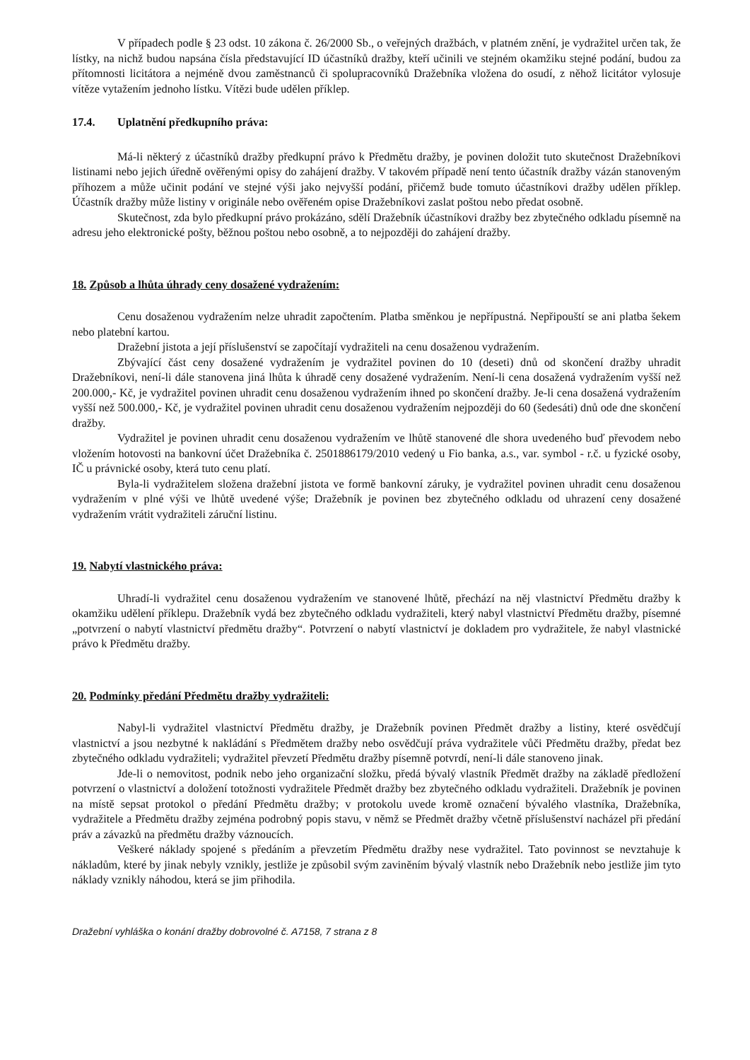V případech podle § 23 odst. 10 zákona č. 26/2000 Sb., o veřejných dražbách, v platném znění, je vydražitel určen tak, že lístky, na nichž budou napsána čísla představující ID účastníků dražby, kteří učinili ve stejném okamžiku stejné podání, budou za přítomnosti licitátora a nejméně dvou zaměstnanců či spolupracovníků Dražebníka vložena do osudí, z něhož licitátor vylosuje vítěze vytažením jednoho lístku. Vítězi bude udělen příklep.
17.4. Uplatnění předkupního práva:
Má-li některý z účastníků dražby předkupní právo k Předmětu dražby, je povinen doložit tuto skutečnost Dražebníkovi listinami nebo jejich úředně ověřenými opisy do zahájení dražby. V takovém případě není tento účastník dražby vázán stanoveným příhozem a může učinit podání ve stejné výši jako nejvyšší podání, přičemž bude tomuto účastníkovi dražby udělen příklep. Účastník dražby může listiny v originále nebo ověřeném opise Dražebníkovi zaslat poštou nebo předat osobně.
Skutečnost, zda bylo předkupní právo prokázáno, sdělí Dražebník účastníkovi dražby bez zbytečného odkladu písemně na adresu jeho elektronické pošty, běžnou poštou nebo osobně, a to nejpozději do zahájení dražby.
18. Způsob a lhůta úhrady ceny dosažené vydražením:
Cenu dosaženou vydražením nelze uhradit započtením. Platba směnkou je nepřípustná. Nepřipouští se ani platba šekem nebo platební kartou.
Dražební jistota a její příslušenství se započítají vydražiteli na cenu dosaženou vydražením.
Zbývající část ceny dosažené vydražením je vydražitel povinen do 10 (deseti) dnů od skončení dražby uhradit Dražebníkovi, není-li dále stanovena jiná lhůta k úhradě ceny dosažené vydražením. Není-li cena dosažená vydražením vyšší než 200.000,- Kč, je vydražitel povinen uhradit cenu dosaženou vydražením ihned po skončení dražby. Je-li cena dosažená vydražením vyšší než 500.000,- Kč, je vydražitel povinen uhradit cenu dosaženou vydražením nejpozději do 60 (šedesáti) dnů ode dne skončení dražby.
Vydražitel je povinen uhradit cenu dosaženou vydražením ve lhůtě stanovené dle shora uvedeného buď převodem nebo vložením hotovosti na bankovní účet Dražebníka č. 2501886179/2010 vedený u Fio banka, a.s., var. symbol - r.č. u fyzické osoby, IČ u právnické osoby, která tuto cenu platí.
Byla-li vydražitelem složena dražební jistota ve formě bankovní záruky, je vydražitel povinen uhradit cenu dosaženou vydražením v plné výši ve lhůtě uvedené výše; Dražebník je povinen bez zbytečného odkladu od uhrazení ceny dosažené vydražením vrátit vydražiteli záruční listinu.
19. Nabytí vlastnického práva:
Uhradí-li vydražitel cenu dosaženou vydražením ve stanovené lhůtě, přechází na něj vlastnictví Předmětu dražby k okamžiku udělení příklepu. Dražebník vydá bez zbytečného odkladu vydražiteli, který nabyl vlastnictví Předmětu dražby, písemné „potvrzení o nabytí vlastnictví předmětu dražby“. Potvrzení o nabytí vlastnictví je dokladem pro vydražitele, že nabyl vlastnické právo k Předmětu dražby.
20. Podmínky předání Předmětu dražby vydražiteli:
Nabyl-li vydražitel vlastnictví Předmětu dražby, je Dražebník povinen Předmět dražby a listiny, které osvědčují vlastnictví a jsou nezbytné k nakládání s Předmětem dražby nebo osvědčují práva vydražitele vůči Předmětu dražby, předat bez zbytečného odkladu vydražiteli; vydražitel převzetí Předmětu dražby písemně potvrdí, není-li dále stanoveno jinak.
Jde-li o nemovitost, podnik nebo jeho organizační složku, předá bývalý vlastník Předmět dražby na základě předložení potvrzení o vlastnictví a doložení totožnosti vydražitele Předmět dražby bez zbytečného odkladu vydražiteli. Dražebník je povinen na místě sepsat protokol o předání Předmětu dražby; v protokolu uvede kromě označení bývalého vlastníka, Dražebníka, vydražitele a Předmětu dražby zejména podrobný popis stavu, v němž se Předmět dražby včetně příslušenství nacházel při předání práv a závazků na předmětu dražby váznoucích.
Veškeré náklady spojené s předáním a převzetím Předmětu dražby nese vydražitel. Tato povinnost se nevztahuje k nákladům, které by jinak nebyly vznikly, jestliže je způsobil svým zaviněním bývalý vlastník nebo Dražebník nebo jestliže jim tyto náklady vznikly náhodou, která se jim přihodila.
Dražební vyhláška o konání dražby dobrovolné č. A7158, 7 strana z 8